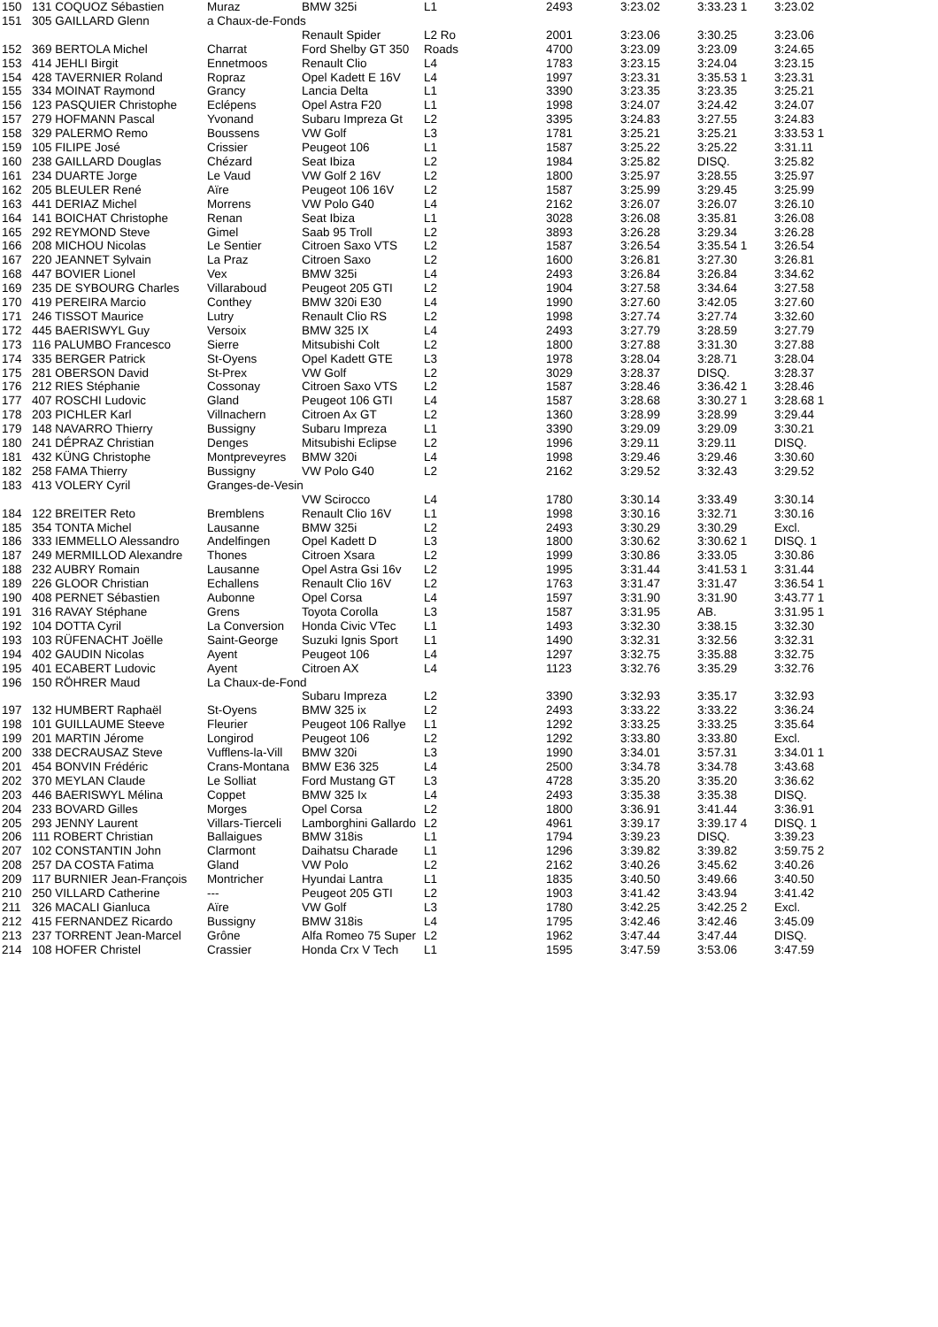| 150 | 131 COQUOZ Sébastien | Muraz | BMW 325i | L1 | 2493 | 3:23.02 | 3:33.23 1 | 3:23.02 |
| 151 | 305 GAILLARD Glenn | a Chaux-de-Fonds | | | | | | |
| | | | Renault Spider | L2 Ro | 2001 | 3:23.06 | 3:30.25 | 3:23.06 |
| 152 | 369 BERTOLA Michel | Charrat | Ford Shelby GT 350 | Roads | 4700 | 3:23.09 | 3:23.09 | 3:24.65 |
| 153 | 414 JEHLI Birgit | Ennetmoos | Renault Clio | L4 | 1783 | 3:23.15 | 3:24.04 | 3:23.15 |
| 154 | 428 TAVERNIER Roland | Ropraz | Opel Kadett E 16V | L4 | 1997 | 3:23.31 | 3:35.53 1 | 3:23.31 |
| 155 | 334 MOINAT Raymond | Grancy | Lancia Delta | L1 | 3390 | 3:23.35 | 3:23.35 | 3:25.21 |
| 156 | 123 PASQUIER Christophe | Eclépens | Opel Astra F20 | L1 | 1998 | 3:24.07 | 3:24.42 | 3:24.07 |
| 157 | 279 HOFMANN Pascal | Yvonand | Subaru Impreza Gt | L2 | 3395 | 3:24.83 | 3:27.55 | 3:24.83 |
| 158 | 329 PALERMO Remo | Boussens | VW Golf | L3 | 1781 | 3:25.21 | 3:25.21 | 3:33.53 1 |
| 159 | 105 FILIPE José | Crissier | Peugeot 106 | L1 | 1587 | 3:25.22 | 3:25.22 | 3:31.11 |
| 160 | 238 GAILLARD Douglas | Chézard | Seat Ibiza | L2 | 1984 | 3:25.82 | DISQ. | 3:25.82 |
| 161 | 234 DUARTE Jorge | Le Vaud | VW Golf 2 16V | L2 | 1800 | 3:25.97 | 3:28.55 | 3:25.97 |
| 162 | 205 BLEULER René | Aïre | Peugeot 106 16V | L2 | 1587 | 3:25.99 | 3:29.45 | 3:25.99 |
| 163 | 441 DERIAZ Michel | Morrens | VW Polo G40 | L4 | 2162 | 3:26.07 | 3:26.07 | 3:26.10 |
| 164 | 141 BOICHAT Christophe | Renan | Seat Ibiza | L1 | 3028 | 3:26.08 | 3:35.81 | 3:26.08 |
| 165 | 292 REYMOND Steve | Gimel | Saab 95 Troll | L2 | 3893 | 3:26.28 | 3:29.34 | 3:26.28 |
| 166 | 208 MICHOU Nicolas | Le Sentier | Citroen Saxo VTS | L2 | 1587 | 3:26.54 | 3:35.54 1 | 3:26.54 |
| 167 | 220 JEANNET Sylvain | La Praz | Citroen Saxo | L2 | 1600 | 3:26.81 | 3:27.30 | 3:26.81 |
| 168 | 447 BOVIER Lionel | Vex | BMW 325i | L4 | 2493 | 3:26.84 | 3:26.84 | 3:34.62 |
| 169 | 235 DE SYBOURG Charles | Villaraboud | Peugeot 205 GTI | L2 | 1904 | 3:27.58 | 3:34.64 | 3:27.58 |
| 170 | 419 PEREIRA Marcio | Conthey | BMW 320i E30 | L4 | 1990 | 3:27.60 | 3:42.05 | 3:27.60 |
| 171 | 246 TISSOT Maurice | Lutry | Renault Clio RS | L2 | 1998 | 3:27.74 | 3:27.74 | 3:32.60 |
| 172 | 445 BAERISWYL Guy | Versoix | BMW 325 IX | L4 | 2493 | 3:27.79 | 3:28.59 | 3:27.79 |
| 173 | 116 PALUMBO Francesco | Sierre | Mitsubishi Colt | L2 | 1800 | 3:27.88 | 3:31.30 | 3:27.88 |
| 174 | 335 BERGER Patrick | St-Oyens | Opel Kadett GTE | L3 | 1978 | 3:28.04 | 3:28.71 | 3:28.04 |
| 175 | 281 OBERSON David | St-Prex | VW Golf | L2 | 3029 | 3:28.37 | DISQ. | 3:28.37 |
| 176 | 212 RIES Stéphanie | Cossonay | Citroen Saxo VTS | L2 | 1587 | 3:28.46 | 3:36.42 1 | 3:28.46 |
| 177 | 407 ROSCHI Ludovic | Gland | Peugeot 106 GTI | L4 | 1587 | 3:28.68 | 3:30.27 1 | 3:28.68 1 |
| 178 | 203 PICHLER Karl | Villnachern | Citroen Ax GT | L2 | 1360 | 3:28.99 | 3:28.99 | 3:29.44 |
| 179 | 148 NAVARRO Thierry | Bussigny | Subaru Impreza | L1 | 3390 | 3:29.09 | 3:29.09 | 3:30.21 |
| 180 | 241 DÉPRAZ Christian | Denges | Mitsubishi Eclipse | L2 | 1996 | 3:29.11 | 3:29.11 | DISQ. |
| 181 | 432 KÜNG Christophe | Montpreveyres | BMW 320i | L4 | 1998 | 3:29.46 | 3:29.46 | 3:30.60 |
| 182 | 258 FAMA Thierry | Bussigny | VW Polo G40 | L2 | 2162 | 3:29.52 | 3:32.43 | 3:29.52 |
| 183 | 413 VOLERY Cyril | Granges-de-Vesin | | | | | | |
| | | | VW Scirocco | L4 | 1780 | 3:30.14 | 3:33.49 | 3:30.14 |
| 184 | 122 BREITER Reto | Bremblens | Renault Clio 16V | L1 | 1998 | 3:30.16 | 3:32.71 | 3:30.16 |
| 185 | 354 TONTA Michel | Lausanne | BMW 325i | L2 | 2493 | 3:30.29 | 3:30.29 | Excl. |
| 186 | 333 IEMMELLO Alessandro | Andelfingen | Opel Kadett D | L3 | 1800 | 3:30.62 | 3:30.62 1 | DISQ. 1 |
| 187 | 249 MERMILLOD Alexandre | Thones | Citroen Xsara | L2 | 1999 | 3:30.86 | 3:33.05 | 3:30.86 |
| 188 | 232 AUBRY Romain | Lausanne | Opel Astra Gsi 16v | L2 | 1995 | 3:31.44 | 3:41.53 1 | 3:31.44 |
| 189 | 226 GLOOR Christian | Echallens | Renault Clio 16V | L2 | 1763 | 3:31.47 | 3:31.47 | 3:36.54 1 |
| 190 | 408 PERNET Sébastien | Aubonne | Opel Corsa | L4 | 1597 | 3:31.90 | 3:31.90 | 3:43.77 1 |
| 191 | 316 RAVAY Stéphane | Grens | Toyota Corolla | L3 | 1587 | 3:31.95 | AB. | 3:31.95 1 |
| 192 | 104 DOTTA Cyril | La Conversion | Honda Civic VTec | L1 | 1493 | 3:32.30 | 3:38.15 | 3:32.30 |
| 193 | 103 RÜFENACHT Joëlle | Saint-George | Suzuki Ignis Sport | L1 | 1490 | 3:32.31 | 3:32.56 | 3:32.31 |
| 194 | 402 GAUDIN Nicolas | Ayent | Peugeot 106 | L4 | 1297 | 3:32.75 | 3:35.88 | 3:32.75 |
| 195 | 401 ECABERT Ludovic | Ayent | Citroen AX | L4 | 1123 | 3:32.76 | 3:35.29 | 3:32.76 |
| 196 | 150 RÖHRER Maud | La Chaux-de-Fond | | | | | | |
| | | | Subaru Impreza | L2 | 3390 | 3:32.93 | 3:35.17 | 3:32.93 |
| 197 | 132 HUMBERT Raphaël | St-Oyens | BMW 325 ix | L2 | 2493 | 3:33.22 | 3:33.22 | 3:36.24 |
| 198 | 101 GUILLAUME Steeve | Fleurier | Peugeot 106 Rallye | L1 | 1292 | 3:33.25 | 3:33.25 | 3:35.64 |
| 199 | 201 MARTIN Jérome | Longirod | Peugeot 106 | L2 | 1292 | 3:33.80 | 3:33.80 | Excl. |
| 200 | 338 DECRAUSAZ Steve | Vufflens-la-Vill | BMW 320i | L3 | 1990 | 3:34.01 | 3:57.31 | 3:34.01 1 |
| 201 | 454 BONVIN Frédéric | Crans-Montana | BMW E36 325 | L4 | 2500 | 3:34.78 | 3:34.78 | 3:43.68 |
| 202 | 370 MEYLAN Claude | Le Solliat | Ford Mustang GT | L3 | 4728 | 3:35.20 | 3:35.20 | 3:36.62 |
| 203 | 446 BAERISWYL Mélina | Coppet | BMW 325 Ix | L4 | 2493 | 3:35.38 | 3:35.38 | DISQ. |
| 204 | 233 BOVARD Gilles | Morges | Opel Corsa | L2 | 1800 | 3:36.91 | 3:41.44 | 3:36.91 |
| 205 | 293 JENNY Laurent | Villars-Tierceli | Lamborghini Gallardo | L2 | 4961 | 3:39.17 | 3:39.17 4 | DISQ. 1 |
| 206 | 111 ROBERT Christian | Ballaigues | BMW 318is | L1 | 1794 | 3:39.23 | DISQ. | 3:39.23 |
| 207 | 102 CONSTANTIN John | Clarmont | Daihatsu Charade | L1 | 1296 | 3:39.82 | 3:39.82 | 3:59.75 2 |
| 208 | 257 DA COSTA Fatima | Gland | VW Polo | L2 | 2162 | 3:40.26 | 3:45.62 | 3:40.26 |
| 209 | 117 BURNIER Jean-François | Montricher | Hyundai Lantra | L1 | 1835 | 3:40.50 | 3:49.66 | 3:40.50 |
| 210 | 250 VILLARD Catherine | --- | Peugeot 205 GTI | L2 | 1903 | 3:41.42 | 3:43.94 | 3:41.42 |
| 211 | 326 MACALI Gianluca | Aïre | VW Golf | L3 | 1780 | 3:42.25 | 3:42.25 2 | Excl. |
| 212 | 415 FERNANDEZ Ricardo | Bussigny | BMW 318is | L4 | 1795 | 3:42.46 | 3:42.46 | 3:45.09 |
| 213 | 237 TORRENT Jean-Marcel | Grône | Alfa Romeo 75 Super | L2 | 1962 | 3:47.44 | 3:47.44 | DISQ. |
| 214 | 108 HOFER Christel | Crassier | Honda Crx V Tech | L1 | 1595 | 3:47.59 | 3:53.06 | 3:47.59 |